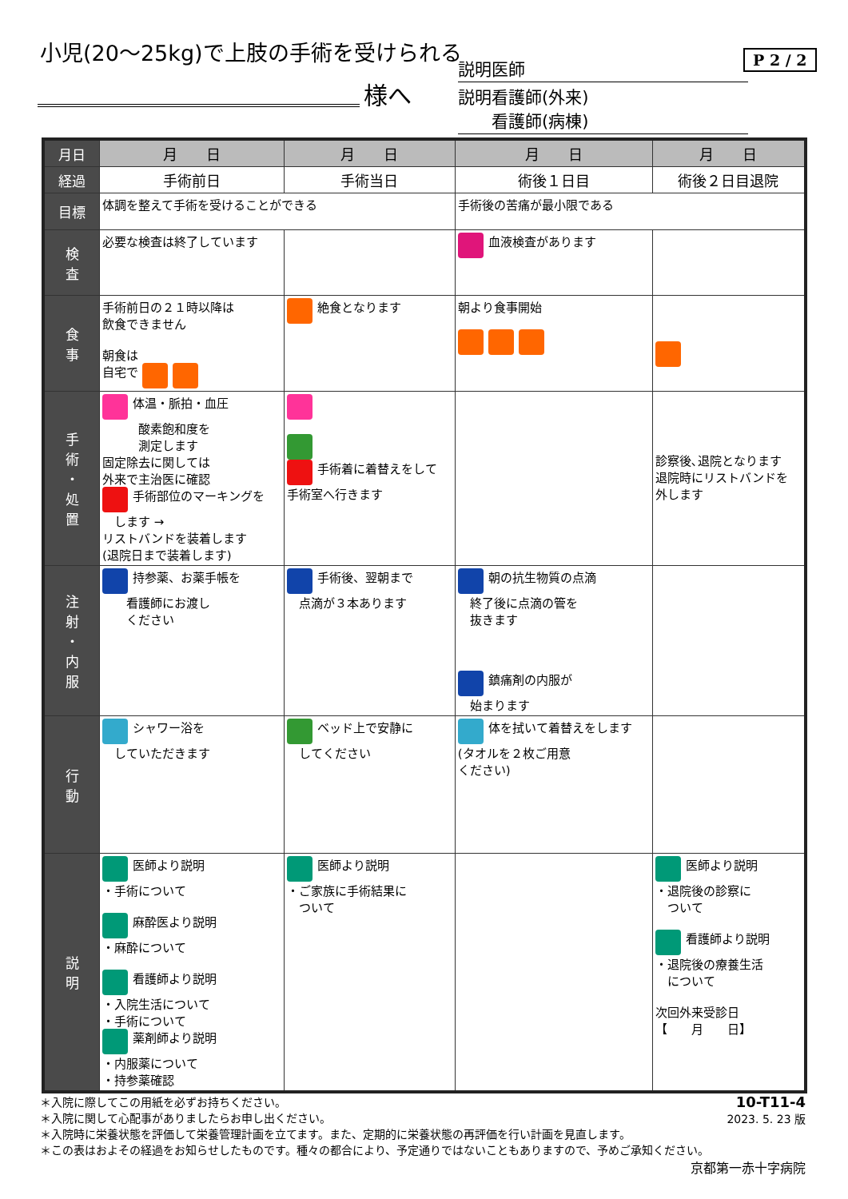小児(20～25kg)で上肢の手術を受けられる
様へ
説明医師
説明看護師(外来)
　　看護師(病棟)
P 2 / 2
| 月日 | 月 日 | 月 日 | 月 日 | 月 日 |
| 経過 | 手術前日 | 手術当日 | 術後１日目 | 術後２日目退院 |
| 目標 | 体調を整えて手術を受けることができる | | 手術後の苦痛が最小限である | |
| 検 査 | 必要な検査は終了しています | | 血液検査があります | |
| 食 事 | 手術前日の２１時以降は 飲食できません 朝食は 自宅で | 絶食となります | 朝より食事開始 | |
| 手 術 ・ 処 置 | 体温・脈拍・血圧 酸素飽和度を 測定します 固定除去に関しては 外来で主治医に確認 手術部位のマーキングを します → リストバンドを装着します (退院日まで装着します) | 手術着に着替えをして 手術室へ行きます | | 診察後､退院となります 退院時にリストバンドを 外します |
| 注 射 ・ 内 服 | 持参薬、お薬手帳を 看護師にお渡し ください | 手術後、翌朝まで 点滴が３本あります | 朝の抗生物質の点滴 終了後に点滴の管を 抜きます 鎮痛剤の内服が 始まります | |
| 行 動 | シャワー浴を していただきます | ベッド上で安静に してください | 体を拭いて着替えをします (タオルを２枚ご用意 ください) | |
| 説 明 | 医師より説明 ・手術について 麻酔医より説明 ・麻酔について 看護師より説明 ・入院生活について ・手術について 薬剤師より説明 ・内服薬について ・持参薬確認 | 医師より説明 ・ご家族に手術結果に ついて | | 医師より説明 ・退院後の診察に ついて 看護師より説明 ・退院後の療養生活 について 次回外来受診日 【 月 日】 |
＊入院に際してこの用紙を必ずお持ちください。
＊入院に関して心配事がありましたらお申し出ください。
＊入院時に栄養状態を評価して栄養管理計画を立てます。また、定期的に栄養状態の再評価を行い計画を見直します。
＊この表はおよその経過をお知らせしたものです。種々の都合により、予定通りではないこともありますので、予めご承知ください。
10-T11-4
2023. 5. 23 版
京都第一赤十字病院